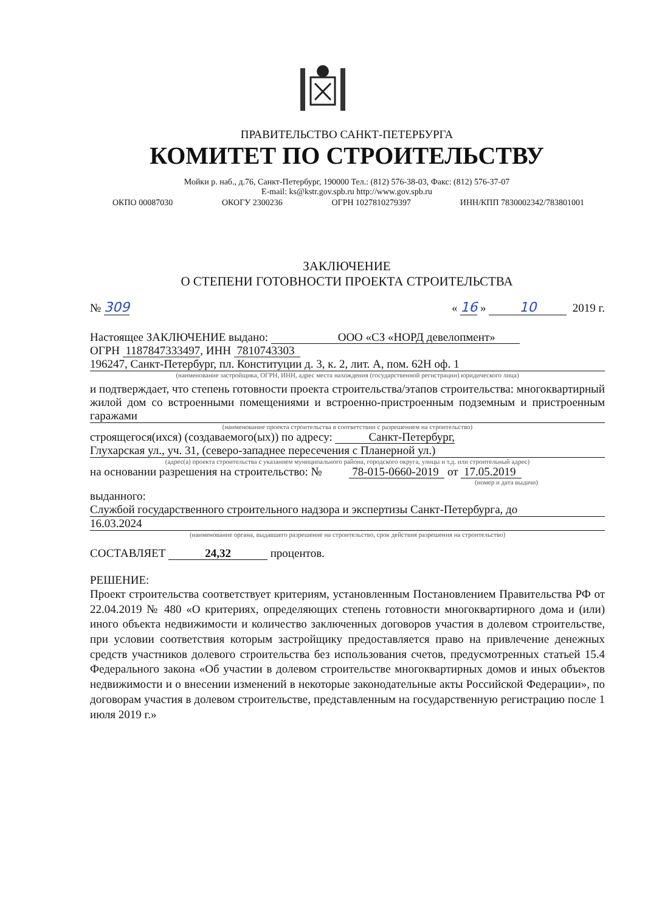ПРАВИТЕЛЬСТВО САНКТ-ПЕТЕРБУРГА
КОМИТЕТ ПО СТРОИТЕЛЬСТВУ
Мойки р. наб., д.76, Санкт-Петербург, 190000 Тел.: (812) 576-38-03, Факс: (812) 576-37-07
E-mail: ks@kstr.gov.spb.ru http://www.gov.spb.ru
ОКПО 00087030 ОКОГУ 2300236 ОГРН 1027810279397 ИНН/КПП 7830002342/783801001
ЗАКЛЮЧЕНИЕ
О СТЕПЕНИ ГОТОВНОСТИ ПРОЕКТА СТРОИТЕЛЬСТВА
№ 309 « 16 » 10 2019 г.
Настоящее ЗАКЛЮЧЕНИЕ выдано: ООО «СЗ «НОРД девелопмент»
ОГРН 1187847333497, ИНН 7810743303
196247, Санкт-Петербург, пл. Конституции д. 3, к. 2, лит. А, пом. 62Н оф. 1
(наименование застройщика, ОГРН, ИНН, адрес места нахождения (государственной регистрации) юридического лица)
и подтверждает, что степень готовности проекта строительства/этапов строительства: многоквартирный жилой дом со встроенными помещениями и встроенно-пристроенным подземным и пристроенным гаражами
(наименование проекта строительства в соответствии с разрешением на строительство)
строящегося(ихся) (создаваемого(ых)) по адресу: Санкт-Петербург,
Глухарская ул., уч. 31, (северо-западнее пересечения с Планерной ул.)
(адрес(а) проекта строительства с указанием муниципального района, городского округа, улицы и т.д. или строительный адрес)
на основании разрешения на строительство: № 78-015-0660-2019 от 17.05.2019
(номер и дата выдачи)
выданного:
Службой государственного строительного надзора и экспертизы Санкт-Петербурга, до
16.03.2024
(наименование органа, выдавшего разрешение на строительство, срок действия разрешения на строительство)
СОСТАВЛЯЕТ 24,32 процентов.
РЕШЕНИЕ:
Проект строительства соответствует критериям, установленным Постановлением Правительства РФ от 22.04.2019 № 480 «О критериях, определяющих степень готовности многоквартирного дома и (или) иного объекта недвижимости и количество заключенных договоров участия в долевом строительстве, при условии соответствия которым застройщику предоставляется право на привлечение денежных средств участников долевого строительства без использования счетов, предусмотренных статьей 15.4 Федерального закона «Об участии в долевом строительстве многоквартирных домов и иных объектов недвижимости и о внесении изменений в некоторые законодательные акты Российской Федерации», по договорам участия в долевом строительстве, представленным на государственную регистрацию после 1 июля 2019 г.»